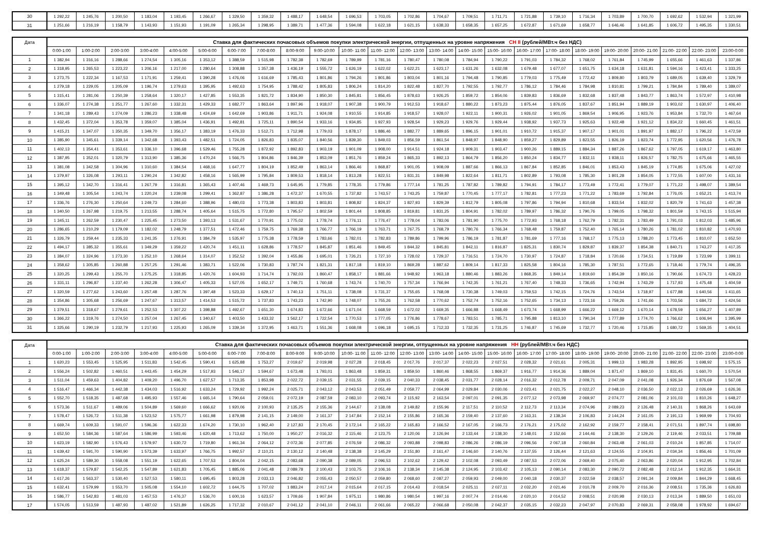| 30 | 1 292,22 | 1 245,76 | 1 200,50 | 1 183,04 | 1 193,45 | 1 266,67 | 1 329,50 | 1 359,32 | 1 488,17 | 1 648,54 | 1 696,53 | 1 703,05 | 1 702,86 | 1 704,67 | 1 709,51 | 1 711,71 | 1 721,88 | 1 739,10 | 1 716,34 | 1 703,89 | 1 700,70 | 1 692,62 | 1 532,94 | 1 321,99 |
| 31 | 1 251,66 | 1 216,19 | 1 158,79 | 1 143,93 | 1 151,93 | 1 191,09 | 1 265,34 | 1 298,95 | 1 389,71 | 1 477,36 | 1 594,08 | 1 622,18 | 1 621,15 | 1 638,33 | 1 658,35 | 1 657,25 | 1 672,87 | 1 671,69 | 1 658,77 | 1 646,46 | 1 641,85 | 1 606,72 | 1 495,35 | 1 330,51 |
| Дата | Ставка для фактических почасовых объемов покупки электрической энергии, отпущенных на уровне напряжения СН II (рублей/МВт.ч без НДС) | | | | | | | | | | | | | | | | | | | | | | | |
| --- | --- | --- | --- | --- | --- | --- | --- | --- | --- | --- | --- | --- | --- | --- | --- | --- | --- | --- | --- | --- | --- | --- | --- | --- |
| | 0:00-1:00 | 1:00-2:00 | 2:00-3:00 | 3:00-4:00 | 4:00-5:00 | 5:00-6:00 | 6:00-7:00 | 7:00-8:00 | 8:00-9:00 | 9:00-10:00 | 10:00- 11:00 | 11:00- 12:00 | 12:00- 13:00 | 13:00- 14:00 | 14:00- 15:00 | 15:00- 16:00 | 16:00- 17:00 | 17:00- 18:00 | 18:00- 19:00 | 19:00- 20:00 | 20:00- 21:00 | 21:00- 22:00 | 22:00- 23:00 | 23:00-0:00 |
| 1 | 1 382,94 | 1 316,16 | 1 288,66 | 1 274,54 | 1 305,16 | 1 353,12 | 1 388,59 | 1 515,98 | 1 782,38 | 1 782,69 | 1 789,99 | 1 781,16 | 1 780,47 | 1 780,08 | 1 784,94 | 1 790,22 | 1 791,03 | 1 784,32 | 1 768,02 | 1 761,84 | 1 745,99 | 1 655,66 | 1 461,63 | 1 337,86 |
| 2 | 1 318,95 | 1 265,53 | 1 223,22 | 1 206,16 | 1 217,00 | 1 280,64 | 1 308,88 | 1 357,38 | 1 436,19 | 1 555,72 | 1 626,19 | 1 622,02 | 1 622,21 | 1 623,17 | 1 631,26 | 1 632,08 | 1 679,48 | 1 677,07 | 1 651,75 | 1 634,18 | 1 631,81 | 1 594,16 | 1 423,41 | 1 333,25 |
| 3 | 1 273,75 | 1 222,34 | 1 167,53 | 1 171,91 | 1 259,41 | 1 390,28 | 1 476,06 | 1 616,69 | 1 785,43 | 1 801,86 | 1 794,26 | 1 801,86 | 1 803,04 | 1 801,16 | 1 794,48 | 1 790,85 | 1 779,03 | 1 775,49 | 1 772,42 | 1 809,80 | 1 803,79 | 1 689,05 | 1 639,40 | 1 329,79 |
| 4 | 1 279,18 | 1 229,05 | 1 205,09 | 1 196,74 | 1 279,63 | 1 395,95 | 1 492,63 | 1 754,95 | 1 788,42 | 1 805,83 | 1 806,24 | 1 814,20 | 1 822,48 | 1 827,70 | 1 792,55 | 1 792,77 | 1 786,12 | 1 784,46 | 1 784,98 | 1 810,81 | 1 799,21 | 1 784,84 | 1 789,40 | 1 389,07 |
| 5 | 1 315,41 | 1 281,06 | 1 250,39 | 1 258,64 | 1 320,17 | 1 427,85 | 1 553,35 | 1 821,72 | 1 834,90 | 1 850,30 | 1 845,81 | 1 856,45 | 1 878,63 | 1 926,25 | 1 859,72 | 1 854,06 | 1 839,83 | 1 836,69 | 1 832,68 | 1 837,48 | 1 843,77 | 1 863,74 | 1 572,97 | 1 410,98 |
| 6 | 1 336,07 | 1 274,38 | 1 251,77 | 1 267,60 | 1 332,31 | 1 429,33 | 1 682,77 | 1 863,64 | 1 897,96 | 1 918,07 | 1 907,38 | 1 900,79 | 1 912,53 | 1 918,67 | 1 880,22 | 1 873,23 | 1 875,44 | 1 876,05 | 1 837,67 | 1 851,94 | 1 889,19 | 1 903,02 | 1 630,97 | 1 406,40 |
| 7 | 1 341,18 | 1 289,43 | 1 274,09 | 1 286,23 | 1 338,48 | 1 424,69 | 1 642,69 | 1 903,86 | 1 911,71 | 1 924,08 | 1 910,55 | 1 914,85 | 1 918,57 | 1 928,07 | 1 922,11 | 1 900,31 | 1 926,02 | 1 901,05 | 1 869,54 | 1 906,95 | 1 923,76 | 1 953,84 | 1 732,70 | 1 467,64 |
| 8 | 1 432,45 | 1 372,04 | 1 353,78 | 1 359,07 | 1 385,04 | 1 436,91 | 1 492,81 | 1 725,11 | 1 890,54 | 1 933,16 | 1 934,85 | 1 927,93 | 1 928,54 | 1 929,23 | 1 929,76 | 1 929,44 | 1 938,92 | 1 937,73 | 1 925,63 | 1 922,48 | 1 921,12 | 1 834,22 | 1 660,45 | 1 461,51 |
| 9 | 1 415,21 | 1 347,07 | 1 350,35 | 1 349,70 | 1 356,17 | 1 383,19 | 1 476,33 | 1 512,71 | 1 712,98 | 1 779,03 | 1 878,17 | 1 886,46 | 1 882,77 | 1 889,65 | 1 896,15 | 1 901,01 | 1 910,72 | 1 915,37 | 1 907,17 | 1 901,01 | 1 891,97 | 1 882,17 | 1 796,22 | 1 472,59 |
| 10 | 1 385,90 | 1 345,61 | 1 339,14 | 1 342,68 | 1 393,43 | 1 482,51 | 1 724,05 | 1 826,83 | 1 835,07 | 1 840,56 | 1 839,30 | 1 849,03 | 1 856,59 | 1 861,54 | 1 848,97 | 1 848,90 | 1 859,27 | 1 829,89 | 1 823,55 | 1 826,19 | 1 823,74 | 1 772,95 | 1 620,56 | 1 476,78 |
| 11 | 1 402,13 | 1 354,41 | 1 353,61 | 1 336,10 | 1 396,68 | 1 529,46 | 1 755,28 | 1 872,92 | 1 892,83 | 1 903,19 | 1 901,09 | 1 908,00 | 1 914,51 | 1 924,18 | 1 909,31 | 1 903,47 | 1 900,26 | 1 889,15 | 1 884,34 | 1 887,26 | 1 867,62 | 1 797,05 | 1 619,17 | 1 463,80 |
| 12 | 1 387,95 | 1 352,01 | 1 320,79 | 1 313,90 | 1 385,36 | 1 470,24 | 1 566,75 | 1 804,86 | 1 846,39 | 1 853,09 | 1 851,76 | 1 859,24 | 1 865,33 | 1 892,13 | 1 864,79 | 1 856,20 | 1 850,24 | 1 834,77 | 1 832,11 | 1 838,11 | 1 826,57 | 1 782,75 | 1 675,66 | 1 465,55 |
| 13 | 1 381,08 | 1 342,58 | 1 304,96 | 1 310,60 | 1 384,54 | 1 468,16 | 1 647,77 | 1 804,19 | 1 852,49 | 1 863,14 | 1 866,46 | 1 868,87 | 1 901,05 | 1 908,09 | 1 887,66 | 1 866,13 | 1 867,84 | 1 852,85 | 1 846,01 | 1 853,43 | 1 845,19 | 1 774,85 | 1 675,06 | 1 427,02 |
| 14 | 1 379,97 | 1 326,08 | 1 293,11 | 1 290,24 | 1 342,82 | 1 458,16 | 1 565,99 | 1 795,84 | 1 809,53 | 1 818,14 | 1 813,28 | 1 822,51 | 1 831,31 | 1 849,98 | 1 822,64 | 1 811,71 | 1 802,89 | 1 793,08 | 1 785,30 | 1 801,28 | 1 854,05 | 1 772,55 | 1 607,00 | 1 431,16 |
| 15 | 1 395,12 | 1 342,70 | 1 316,41 | 1 267,79 | 1 316,81 | 1 365,43 | 1 407,46 | 1 469,73 | 1 645,95 | 1 779,85 | 1 778,35 | 1 779,86 | 1 777,14 | 1 781,25 | 1 787,82 | 1 789,82 | 1 794,91 | 1 784,17 | 1 773,49 | 1 772,41 | 1 779,07 | 1 771,22 | 1 498,07 | 1 389,54 |
| 16 | 1 349,48 | 1 305,54 | 1 243,74 | 1 220,24 | 1 239,08 | 1 299,41 | 1 362,87 | 1 386,28 | 1 472,37 | 1 670,55 | 1 737,82 | 1 743,57 | 1 743,25 | 1 759,87 | 1 770,45 | 1 777,17 | 1 782,81 | 1 777,23 | 1 771,22 | 1 783,69 | 1 792,84 | 1 776,05 | 1 652,21 | 1 413,74 |
| 17 | 1 336,76 | 1 276,30 | 1 250,64 | 1 249,73 | 1 284,60 | 1 388,96 | 1 480,03 | 1 773,38 | 1 803,83 | 1 803,81 | 1 808,82 | 1 824,37 | 1 827,93 | 1 829,39 | 1 812,79 | 1 805,08 | 1 797,86 | 1 794,94 | 1 810,68 | 1 833,54 | 1 832,02 | 1 820,79 | 1 741,63 | 1 457,38 |
| 18 | 1 340,50 | 1 267,98 | 1 219,75 | 1 213,55 | 1 288,74 | 1 405,64 | 1 515,75 | 1 772,80 | 1 795,57 | 1 802,59 | 1 801,44 | 1 808,85 | 1 819,81 | 1 831,25 | 1 804,91 | 1 782,02 | 1 789,97 | 1 786,32 | 1 790,76 | 1 799,05 | 1 798,32 | 1 801,59 | 1 743,15 | 1 515,94 |
| 19 | 1 345,11 | 1 262,59 | 1 230,47 | 1 225,45 | 1 273,50 | 1 393,13 | 1 531,67 | 1 770,91 | 1 775,02 | 1 778,74 | 1 776,11 | 1 776,47 | 1 778,04 | 1 783,06 | 1 781,90 | 1 775,70 | 1 772,93 | 1 768,18 | 1 762,79 | 1 782,31 | 1 783,49 | 1 791,03 | 1 812,03 | 1 485,96 |
| 20 | 1 286,65 | 1 210,29 | 1 179,09 | 1 182,02 | 1 248,79 | 1 377,51 | 1 472,46 | 1 759,75 | 1 769,38 | 1 766,77 | 1 766,19 | 1 763,71 | 1 767,75 | 1 768,79 | 1 780,76 | 1 766,34 | 1 768,48 | 1 759,87 | 1 752,40 | 1 765,14 | 1 780,26 | 1 781,02 | 1 810,82 | 1 470,93 |
| 21 | 1 326,79 | 1 259,44 | 1 235,33 | 1 241,35 | 1 276,91 | 1 384,79 | 1 535,97 | 1 775,38 | 1 778,59 | 1 783,66 | 1 782,01 | 1 782,83 | 1 789,86 | 1 799,96 | 1 786,19 | 1 781,87 | 1 781,69 | 1 777,16 | 1 768,17 | 1 775,13 | 1 788,20 | 1 773,45 | 1 810,07 | 1 652,50 |
| 22 | 1 494,17 | 1 385,32 | 1 355,61 | 1 349,29 | 1 359,22 | 1 420,74 | 1 451,11 | 1 628,86 | 1 778,57 | 1 845,87 | 1 851,46 | 1 849,45 | 1 844,32 | 1 845,81 | 1 842,11 | 1 816,87 | 1 825,31 | 1 830,74 | 1 829,87 | 1 839,37 | 1 854,38 | 1 840,71 | 1 743,27 | 1 417,35 |
| 23 | 1 384,07 | 1 324,96 | 1 273,30 | 1 252,10 | 1 268,64 | 1 314,07 | 1 352,52 | 1 392,04 | 1 455,86 | 1 695,01 | 1 726,21 | 1 727,10 | 1 728,02 | 1 729,37 | 1 716,51 | 1 724,70 | 1 730,97 | 1 724,87 | 1 718,84 | 1 720,66 | 1 734,51 | 1 719,89 | 1 723,99 | 1 399,11 |
| 24 | 1 358,62 | 1 305,85 | 1 260,88 | 1 257,25 | 1 291,46 | 1 383,71 | 1 522,06 | 1 730,83 | 1 787,74 | 1 821,31 | 1 817,18 | 1 819,10 | 1 869,28 | 1 887,62 | 1 809,14 | 1 817,33 | 1 825,58 | 1 804,16 | 1 785,30 | 1 787,51 | 1 772,65 | 1 718,46 | 1 779,74 | 1 496,35 |
| 25 | 1 320,25 | 1 299,43 | 1 255,70 | 1 275,25 | 1 318,85 | 1 420,76 | 1 604,93 | 1 714,74 | 1 792,03 | 1 860,47 | 1 858,17 | 1 881,66 | 1 948,92 | 1 963,18 | 1 880,46 | 1 883,26 | 1 868,35 | 1 849,14 | 1 819,60 | 1 854,39 | 1 850,16 | 1 790,66 | 1 674,73 | 1 428,23 |
| 26 | 1 331,11 | 1 296,87 | 1 237,40 | 1 262,28 | 1 306,47 | 1 405,33 | 1 527,05 | 1 652,17 | 1 749,71 | 1 760,68 | 1 743,74 | 1 740,70 | 1 757,34 | 1 766,94 | 1 742,35 | 1 761,21 | 1 767,40 | 1 748,33 | 1 736,65 | 1 742,94 | 1 743,29 | 1 717,93 | 1 475,48 | 1 404,59 |
| 27 | 1 320,59 | 1 277,62 | 1 243,60 | 1 257,48 | 1 287,76 | 1 397,48 | 1 523,33 | 1 629,17 | 1 740,13 | 1 751,11 | 1 738,08 | 1 731,37 | 1 755,65 | 1 768,08 | 1 730,38 | 1 749,03 | 1 759,53 | 1 742,15 | 1 724,76 | 1 743,54 | 1 718,97 | 1 677,88 | 1 640,56 | 1 411,65 |
| 28 | 1 354,86 | 1 305,68 | 1 256,69 | 1 247,67 | 1 313,57 | 1 414,53 | 1 515,72 | 1 737,83 | 1 743,23 | 1 742,90 | 1 748,07 | 1 755,26 | 1 762,58 | 1 770,62 | 1 752,74 | 1 752,16 | 1 752,65 | 1 734,13 | 1 723,16 | 1 759,26 | 1 741,66 | 1 703,56 | 1 684,72 | 1 424,56 |
| 29 | 1 379,51 | 1 318,67 | 1 279,61 | 1 252,53 | 1 307,22 | 1 398,88 | 1 492,67 | 1 651,30 | 1 674,83 | 1 672,66 | 1 671,04 | 1 668,59 | 1 672,02 | 1 669,35 | 1 666,88 | 1 668,49 | 1 673,74 | 1 668,99 | 1 666,22 | 1 669,12 | 1 670,14 | 1 678,59 | 1 656,27 | 1 407,89 |
| 30 | 1 366,22 | 1 319,76 | 1 274,50 | 1 257,04 | 1 267,45 | 1 340,67 | 1 403,50 | 1 433,32 | 1 562,17 | 1 722,54 | 1 770,53 | 1 777,05 | 1 776,86 | 1 778,67 | 1 783,51 | 1 785,71 | 1 795,88 | 1 813,10 | 1 790,34 | 1 777,89 | 1 774,70 | 1 766,62 | 1 606,94 | 1 395,99 |
| 31 | 1 325,66 | 1 290,19 | 1 232,79 | 1 217,93 | 1 225,93 | 1 265,09 | 1 339,34 | 1 372,95 | 1 463,71 | 1 551,36 | 1 668,08 | 1 696,18 | 1 695,15 | 1 712,33 | 1 732,35 | 1 731,25 | 1 746,87 | 1 745,69 | 1 732,77 | 1 720,46 | 1 715,85 | 1 680,72 | 1 569,35 | 1 404,51 |
| Дата | Ставка для фактических почасовых объемов покупки электрической энергии, отпущенных на уровне напряжения НН (рублей/МВт.ч без НДС) | | | | | | | | | | | | | | | | | | | | | | | |
| --- | --- | --- | --- | --- | --- | --- | --- | --- | --- | --- | --- | --- | --- | --- | --- | --- | --- | --- | --- | --- | --- | --- | --- | --- |
| | 0:00-1:00 | 1:00-2:00 | 2:00-3:00 | 3:00-4:00 | 4:00-5:00 | 5:00-6:00 | 6:00-7:00 | 7:00-8:00 | 8:00-9:00 | 9:00-10:00 | 10:00- 11:00 | 11:00- 12:00 | 12:00- 13:00 | 13:00- 14:00 | 14:00- 15:00 | 15:00- 16:00 | 16:00- 17:00 | 17:00- 18:00 | 18:00- 19:00 | 19:00- 20:00 | 20:00- 21:00 | 21:00- 22:00 | 22:00- 23:00 | 23:00-0:00 |
| 1 | 1 620,23 | 1 553,45 | 1 525,95 | 1 511,83 | 1 542,45 | 1 590,41 | 1 625,88 | 1 753,27 | 2 019,67 | 2 019,98 | 2 027,28 | 2 018,45 | 2 017,76 | 2 017,37 | 2 022,23 | 2 027,51 | 2 028,32 | 2 021,61 | 2 005,31 | 1 999,13 | 1 983,28 | 1 892,95 | 1 698,92 | 1 575,15 |
| 2 | 1 556,24 | 1 502,82 | 1 460,51 | 1 443,45 | 1 454,29 | 1 517,93 | 1 546,17 | 1 594,67 | 1 673,48 | 1 793,01 | 1 863,48 | 1 859,31 | 1 859,50 | 1 860,46 | 1 868,55 | 1 869,37 | 1 916,77 | 1 914,36 | 1 889,04 | 1 871,47 | 1 869,10 | 1 831,45 | 1 660,70 | 1 570,54 |
| 3 | 1 511,04 | 1 459,63 | 1 404,82 | 1 409,20 | 1 496,70 | 1 627,57 | 1 713,35 | 1 853,98 | 2 022,72 | 2 039,15 | 2 031,55 | 2 039,15 | 2 040,33 | 2 038,45 | 2 031,77 | 2 028,14 | 2 016,32 | 2 012,78 | 2 009,71 | 2 047,09 | 2 041,08 | 1 926,34 | 1 876,69 | 1 567,08 |
| 4 | 1 516,47 | 1 466,34 | 1 442,38 | 1 434,03 | 1 516,92 | 1 633,24 | 1 729,92 | 1 992,24 | 2 025,71 | 2 043,12 | 2 043,53 | 2 051,49 | 2 059,77 | 2 064,99 | 2 029,84 | 2 030,06 | 2 023,41 | 2 021,75 | 2 022,27 | 2 048,10 | 2 036,50 | 2 022,13 | 2 026,69 | 1 626,36 |
| 5 | 1 552,70 | 1 518,35 | 1 487,68 | 1 495,93 | 1 557,46 | 1 665,14 | 1 790,64 | 2 059,01 | 2 072,19 | 2 087,59 | 2 083,10 | 2 093,74 | 2 115,92 | 2 163,54 | 2 097,01 | 2 091,35 | 2 077,12 | 2 073,98 | 2 069,97 | 2 074,77 | 2 081,06 | 2 101,03 | 1 810,26 | 1 648,27 |
| 6 | 1 573,36 | 1 511,67 | 1 489,06 | 1 504,89 | 1 569,60 | 1 666,62 | 1 920,06 | 2 100,93 | 2 135,25 | 2 155,36 | 2 144,67 | 2 138,08 | 2 149,82 | 2 155,96 | 2 117,51 | 2 110,52 | 2 112,73 | 2 113,34 | 2 074,96 | 2 089,23 | 2 126,48 | 2 140,31 | 1 868,26 | 1 643,69 |
| 7 | 1 578,47 | 1 526,72 | 1 511,38 | 1 523,52 | 1 575,77 | 1 661,98 | 1 879,98 | 2 141,15 | 2 149,00 | 2 161,37 | 2 147,84 | 2 152,14 | 2 155,86 | 2 165,36 | 2 159,40 | 2 137,60 | 2 163,31 | 2 138,34 | 2 106,83 | 2 144,24 | 2 161,05 | 2 191,13 | 1 969,99 | 1 704,93 |
| 8 | 1 669,74 | 1 609,33 | 1 591,07 | 1 596,36 | 1 622,33 | 1 674,20 | 1 730,10 | 1 962,40 | 2 127,83 | 2 170,45 | 2 172,14 | 2 165,22 | 2 165,83 | 2 166,52 | 2 167,05 | 2 166,73 | 2 176,21 | 2 175,02 | 2 162,92 | 2 159,77 | 2 158,41 | 2 071,51 | 1 897,74 | 1 698,80 |
| 9 | 1 652,50 | 1 584,36 | 1 587,64 | 1 586,99 | 1 593,46 | 1 620,48 | 1 713,62 | 1 750,00 | 1 950,27 | 2 016,32 | 2 115,46 | 2 123,75 | 2 120,06 | 2 126,94 | 2 133,44 | 2 138,30 | 2 148,01 | 2 152,66 | 2 144,46 | 2 138,30 | 2 129,26 | 2 119,46 | 2 033,51 | 1 709,88 |
| 10 | 1 623,19 | 1 582,90 | 1 576,43 | 1 579,97 | 1 630,72 | 1 719,80 | 1 961,34 | 2 064,12 | 2 072,36 | 2 077,85 | 2 076,59 | 2 086,32 | 2 093,88 | 2 098,83 | 2 086,26 | 2 086,19 | 2 096,56 | 2 067,18 | 2 060,84 | 2 063,48 | 2 061,03 | 2 010,24 | 1 857,85 | 1 714,07 |
| 11 | 1 639,42 | 1 591,70 | 1 590,90 | 1 573,39 | 1 633,97 | 1 766,75 | 1 992,57 | 2 110,21 | 2 130,12 | 2 140,48 | 2 138,38 | 2 145,29 | 2 151,80 | 2 161,47 | 2 146,60 | 2 140,76 | 2 137,55 | 2 126,44 | 2 121,63 | 2 124,55 | 2 104,91 | 2 034,34 | 1 856,46 | 1 701,09 |
| 12 | 1 625,24 | 1 589,30 | 1 558,08 | 1 551,19 | 1 622,65 | 1 707,53 | 1 804,04 | 2 042,15 | 2 083,68 | 2 090,38 | 2 089,05 | 2 096,53 | 2 102,62 | 2 129,42 | 2 102,08 | 2 093,49 | 2 087,53 | 2 072,06 | 2 069,40 | 2 075,40 | 2 063,86 | 2 020,04 | 1 912,95 | 1 702,84 |
| 13 | 1 618,37 | 1 579,87 | 1 542,25 | 1 547,89 | 1 621,83 | 1 705,45 | 1 885,06 | 2 041,48 | 2 089,78 | 2 100,43 | 2 103,75 | 2 106,16 | 2 138,34 | 2 145,38 | 2 124,95 | 2 103,42 | 2 105,13 | 2 090,14 | 2 083,30 | 2 090,72 | 2 082,48 | 2 012,14 | 1 912,35 | 1 664,31 |
| 14 | 1 617,26 | 1 563,37 | 1 530,40 | 1 527,53 | 1 580,11 | 1 695,45 | 1 803,28 | 2 033,13 | 2 046,82 | 2 055,43 | 2 050,57 | 2 059,80 | 2 068,60 | 2 087,27 | 2 059,93 | 2 049,00 | 2 040,18 | 2 030,37 | 2 022,59 | 2 038,57 | 2 091,34 | 2 009,84 | 1 844,29 | 1 668,45 |
| 15 | 1 632,41 | 1 579,99 | 1 553,70 | 1 505,08 | 1 554,10 | 1 602,72 | 1 644,75 | 1 707,02 | 1 883,24 | 2 017,14 | 2 015,64 | 2 017,15 | 2 014,43 | 2 018,54 | 2 025,11 | 2 027,11 | 2 032,20 | 2 021,46 | 2 010,78 | 2 009,70 | 2 016,36 | 2 008,51 | 1 735,36 | 1 626,83 |
| 16 | 1 586,77 | 1 542,83 | 1 481,03 | 1 457,53 | 1 476,37 | 1 536,70 | 1 600,16 | 1 623,57 | 1 709,66 | 1 907,84 | 1 975,11 | 1 980,86 | 1 980,54 | 1 997,16 | 2 007,74 | 2 014,46 | 2 020,10 | 2 014,52 | 2 008,51 | 2 020,98 | 2 030,13 | 2 013,34 | 1 889,50 | 1 651,03 |
| 17 | 1 574,05 | 1 513,59 | 1 487,93 | 1 487,02 | 1 521,89 | 1 626,25 | 1 717,32 | 2 010,67 | 2 041,12 | 2 041,10 | 2 046,11 | 2 061,66 | 2 065,22 | 2 066,68 | 2 050,08 | 2 042,37 | 2 035,15 | 2 032,23 | 2 047,97 | 2 070,83 | 2 069,31 | 2 058,08 | 1 978,92 | 1 694,67 |